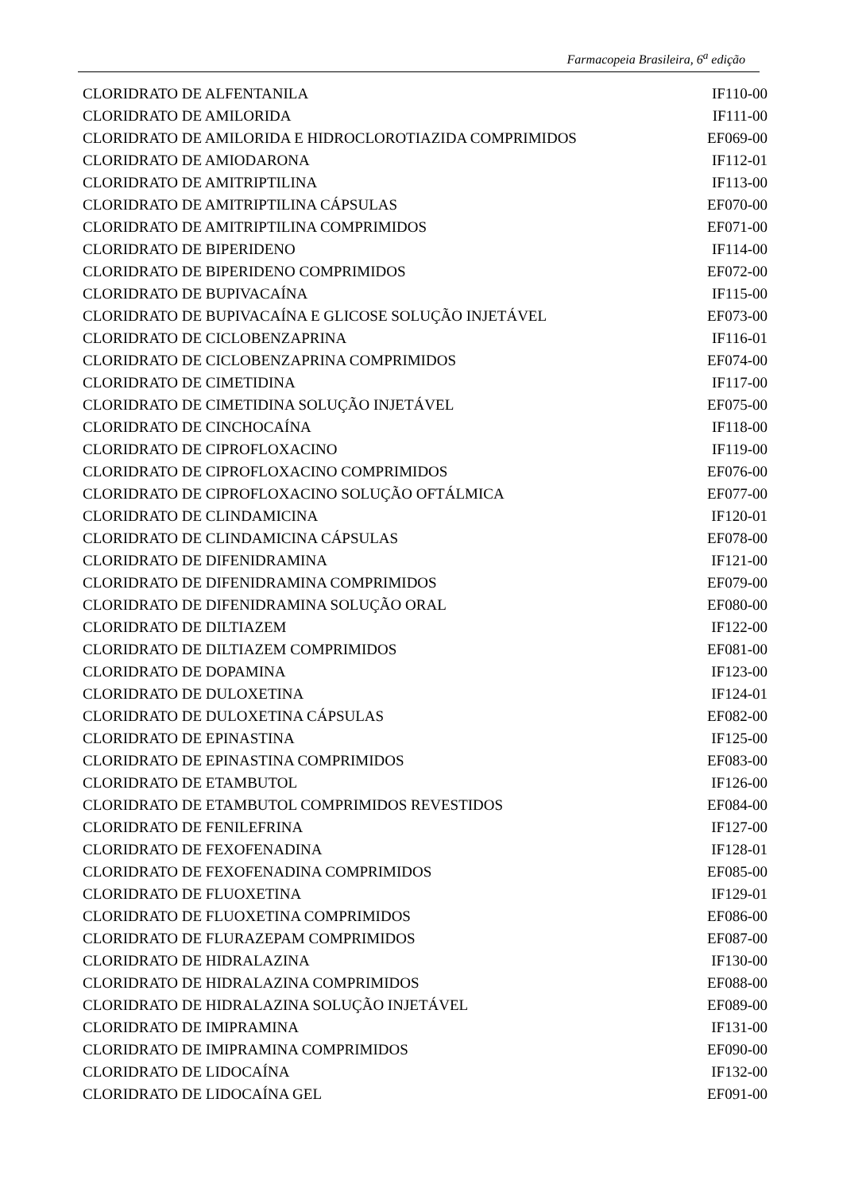Farmacopeia Brasileira, 6<sup>a</sup> edição
| CLORIDRATO DE ALFENTANILA | IF110-00 |
| CLORIDRATO DE AMILORIDA | IF111-00 |
| CLORIDRATO DE AMILORIDA E HIDROCLOROTIAZIDA COMPRIMIDOS | EF069-00 |
| CLORIDRATO DE AMIODARONA | IF112-01 |
| CLORIDRATO DE AMITRIPTILINA | IF113-00 |
| CLORIDRATO DE AMITRIPTILINA CÁPSULAS | EF070-00 |
| CLORIDRATO DE AMITRIPTILINA COMPRIMIDOS | EF071-00 |
| CLORIDRATO DE BIPERIDENO | IF114-00 |
| CLORIDRATO DE BIPERIDENO COMPRIMIDOS | EF072-00 |
| CLORIDRATO DE BUPIVACAÍNA | IF115-00 |
| CLORIDRATO DE BUPIVACAÍNA E GLICOSE SOLUÇÃO INJETÁVEL | EF073-00 |
| CLORIDRATO DE CICLOBENZAPRINA | IF116-01 |
| CLORIDRATO DE CICLOBENZAPRINA COMPRIMIDOS | EF074-00 |
| CLORIDRATO DE CIMETIDINA | IF117-00 |
| CLORIDRATO DE CIMETIDINA SOLUÇÃO INJETÁVEL | EF075-00 |
| CLORIDRATO DE CINCHOCAÍNA | IF118-00 |
| CLORIDRATO DE CIPROFLOXACINO | IF119-00 |
| CLORIDRATO DE CIPROFLOXACINO COMPRIMIDOS | EF076-00 |
| CLORIDRATO DE CIPROFLOXACINO SOLUÇÃO OFTÁLMICA | EF077-00 |
| CLORIDRATO DE CLINDAMICINA | IF120-01 |
| CLORIDRATO DE CLINDAMICINA CÁPSULAS | EF078-00 |
| CLORIDRATO DE DIFENIDRAMINA | IF121-00 |
| CLORIDRATO DE DIFENIDRAMINA COMPRIMIDOS | EF079-00 |
| CLORIDRATO DE DIFENIDRAMINA SOLUÇÃO ORAL | EF080-00 |
| CLORIDRATO DE DILTIAZEM | IF122-00 |
| CLORIDRATO DE DILTIAZEM COMPRIMIDOS | EF081-00 |
| CLORIDRATO DE DOPAMINA | IF123-00 |
| CLORIDRATO DE DULOXETINA | IF124-01 |
| CLORIDRATO DE DULOXETINA CÁPSULAS | EF082-00 |
| CLORIDRATO DE EPINASTINA | IF125-00 |
| CLORIDRATO DE EPINASTINA COMPRIMIDOS | EF083-00 |
| CLORIDRATO DE ETAMBUTOL | IF126-00 |
| CLORIDRATO DE ETAMBUTOL COMPRIMIDOS REVESTIDOS | EF084-00 |
| CLORIDRATO DE FENILEFRINA | IF127-00 |
| CLORIDRATO DE FEXOFENADINA | IF128-01 |
| CLORIDRATO DE FEXOFENADINA COMPRIMIDOS | EF085-00 |
| CLORIDRATO DE FLUOXETINA | IF129-01 |
| CLORIDRATO DE FLUOXETINA COMPRIMIDOS | EF086-00 |
| CLORIDRATO DE FLURAZEPAM COMPRIMIDOS | EF087-00 |
| CLORIDRATO DE HIDRALAZINA | IF130-00 |
| CLORIDRATO DE HIDRALAZINA COMPRIMIDOS | EF088-00 |
| CLORIDRATO DE HIDRALAZINA SOLUÇÃO INJETÁVEL | EF089-00 |
| CLORIDRATO DE IMIPRAMINA | IF131-00 |
| CLORIDRATO DE IMIPRAMINA COMPRIMIDOS | EF090-00 |
| CLORIDRATO DE LIDOCAÍNA | IF132-00 |
| CLORIDRATO DE LIDOCAÍNA GEL | EF091-00 |